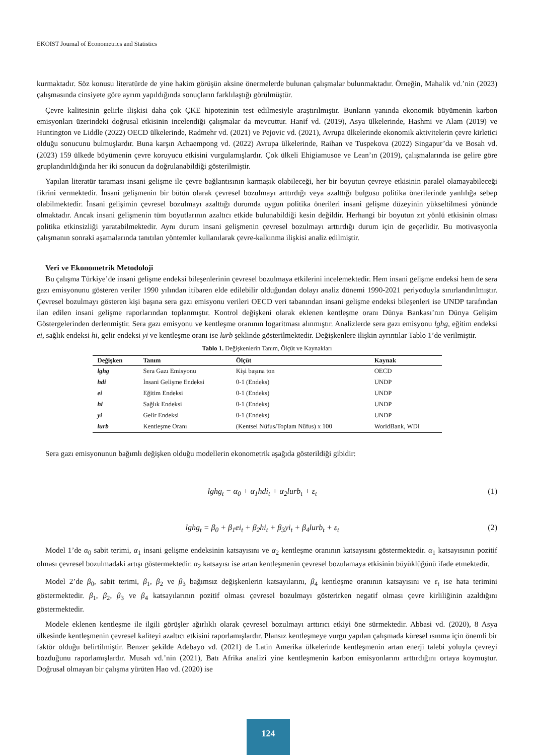EKOIST Journal of Econometrics and Statistics
kurmaktadır. Söz konusu literatürde de yine hakim görüşün aksine önermelerde bulunan çalışmalar bulunmaktadır. Örneğin, Mahalik vd.’nin (2023) çalışmasında cinsiyete göre ayrım yapıldığında sonuçların farklılaştığı görülmüştür.
Çevre kalitesinin gelirle ilişkisi daha çok ÇKE hipotezinin test edilmesiyle araştırılmıştır. Bunların yanında ekonomik büyümenin karbon emisyonları üzerindeki doğrusal etkisinin incelendiği çalışmalar da mevcuttur. Hanif vd. (2019), Asya ülkelerinde, Hashmi ve Alam (2019) ve Huntington ve Liddle (2022) OECD ülkelerinde, Radmehr vd. (2021) ve Pejovic vd. (2021), Avrupa ülkelerinde ekonomik aktivitelerin çevre kirletici olduğu sonucunu bulmuşlardır. Buna karşın Achaempong vd. (2022) Avrupa ülkelerinde, Raihan ve Tuspekova (2022) Singapur’da ve Bosah vd. (2023) 159 ülkede büyümenin çevre koruyucu etkisini vurgulamışlardır. Çok ülkeli Ehigiamusoe ve Lean’ın (2019), çalışmalarında ise gelire göre gruplandırıldığında her iki sonucun da doğrulanabildiği gösterilmiştir.
Yapılan literatür taraması insani gelişme ile çevre bağlantısının karmaşık olabileceği, her bir boyutun çevreye etkisinin paralel olamayabileceği fikrini vermektedir. İnsani gelişmenin bir bütün olarak çevresel bozulmayı arttırdığı veya azalttığı bulgusu politika önerilerinde yanlılığa sebep olabilmektedir. İnsani gelişimin çevresel bozulmayı azalttığı durumda uygun politika önerileri insani gelişme düzeyinin yükseltilmesi yönünde olmaktadır. Ancak insani gelişmenin tüm boyutlarının azaltıcı etkide bulunabildiği kesin değildir. Herhangi bir boyutun zıt yönlü etkisinin olması politika etkinsizliği yaratabilmektedir. Aynı durum insani gelişmenin çevresel bozulmayı arttırdığı durum için de geçerlidir. Bu motivasyonla çalışmanın sonraki aşamalarında tanıtılan yöntemler kullanılarak çevre-kalkınma ilişkisi analiz edilmiştir.
Veri ve Ekonometrik Metodoloji
Bu çalışma Türkiye’de insani gelişme endeksi bileşenlerinin çevresel bozulmaya etkilerini incelemektedir. Hem insani gelişme endeksi hem de sera gazı emisyonunu gösteren veriler 1990 yılından itibaren elde edilebilir olduğundan dolayı analiz dönemi 1990-2021 periyoduyla sınırlandırılmıştır. Çevresel bozulmayı gösteren kişi başına sera gazı emisyonu verileri OECD veri tabanından insani gelişme endeksi bileşenleri ise UNDP tarafından ilan edilen insani gelişme raporlarından toplanmıştır. Kontrol değişkeni olarak eklenen kentleşme oranı Dünya Bankası’nın Dünya Gelişim Göstergelerinden derlenmiştir. Sera gazı emisyonu ve kentleşme oranının logaritması alınmıştır. Analizlerde sera gazı emisyonu lghg, eğitim endeksi ei, sağlık endeksi hi, gelir endeksi yi ve kentleşme oranı ise lurb şeklinde gösterilmektedir. Değişkenlere ilişkin ayrıntılar Tablo 1’de verilmiştir.
Tablo 1. Değişkenlerin Tanım, Ölçüt ve Kaynakları
| Değişken | Tanım | Ölçüt | Kaynak |
| --- | --- | --- | --- |
| lghg | Sera Gazı Emisyonu | Kişi başına ton | OECD |
| hdi | İnsani Gelişme Endeksi | 0-1 (Endeks) | UNDP |
| ei | Eğitim Endeksi | 0-1 (Endeks) | UNDP |
| hi | Sağlık Endeksi | 0-1 (Endeks) | UNDP |
| yi | Gelir Endeksi | 0-1 (Endeks) | UNDP |
| lurb | Kentleşme Oranı | (Kentsel Nüfus/Toplam Nüfus) x 100 | WorldBank, WDI |
Sera gazı emisyonunun bağımlı değişken olduğu modellerin ekonometrik aşağıda gösterildiği gibidir:
lghg<sub>t</sub> = α<sub>0</sub> + α<sub>1</sub>hdi<sub>t</sub> + α<sub>2</sub>lurb<sub>t</sub> + ε<sub>t</sub> (1)
lghg<sub>t</sub> = β<sub>0</sub> + β<sub>1</sub>ei<sub>t</sub> + β<sub>2</sub>hi<sub>t</sub> + β<sub>3</sub>yi<sub>t</sub> + β<sub>4</sub>lurb<sub>t</sub> + ε<sub>t</sub> (2)
Model 1’de α<sub>0</sub> sabit terimi, α<sub>1</sub> insani gelişme endeksinin katsayısını ve α<sub>2</sub> kentleşme oranının katsayısını göstermektedir. α<sub>1</sub> katsayısının pozitif olması çevresel bozulmadaki artışı göstermektedir. α<sub>2</sub> katsayısı ise artan kentleşmenin çevresel bozulamaya etkisinin büyüklüğünü ifade etmektedir.
Model 2’de β<sub>0</sub>, sabit terimi, β<sub>1</sub>, β<sub>2</sub> ve β<sub>3</sub> bağımsız değişkenlerin katsayılarını, β<sub>4</sub> kentleşme oranının katsayısını ve ε<sub>t</sub> ise hata terimini göstermektedir. β<sub>1</sub>, β<sub>2</sub>, β<sub>3</sub> ve β<sub>4</sub> katsayılarının pozitif olması çevresel bozulmayı gösterirken negatif olması çevre kirliliğinin azaldığını göstermektedir.
Modele eklenen kentleşme ile ilgili görüşler ağırlıklı olarak çevresel bozulmayı arttırıcı etkiyi öne sürmektedir. Abbasi vd. (2020), 8 Asya ülkesinde kentleşmenin çevresel kaliteyi azaltıcı etkisini raporlamışlardır. Plansız kentleşmeye vurgu yapılan çalışmada küresel ısınma için önemli bir faktör olduğu belirtilmiştir. Benzer şekilde Adebayo vd. (2021) de Latin Amerika ülkelerinde kentleşmenin artan enerji talebi yoluyla çevreyi bozduğunu raporlamışlardır. Musah vd.’nin (2021), Batı Afrika analizi yine kentleşmenin karbon emisyonlarını arttırdığını ortaya koymuştur. Doğrusal olmayan bir çalışma yürüten Hao vd. (2020) ise
124